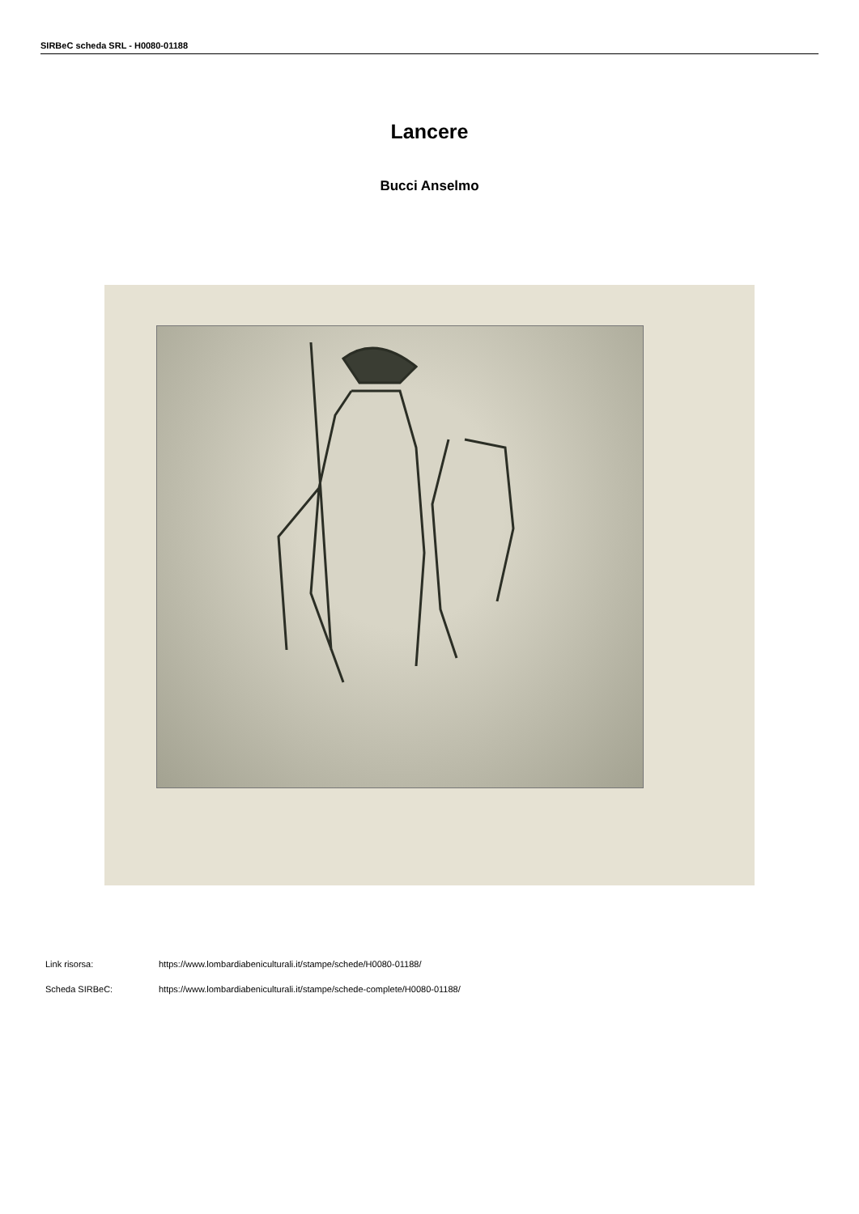SIRBeC scheda SRL - H0080-01188
Lancere
Bucci Anselmo
Link risorsa: https://www.lombardiabeniculturali.it/stampe/schede/H0080-01188/
Scheda SIRBeC: https://www.lombardiabeniculturali.it/stampe/schede-complete/H0080-01188/